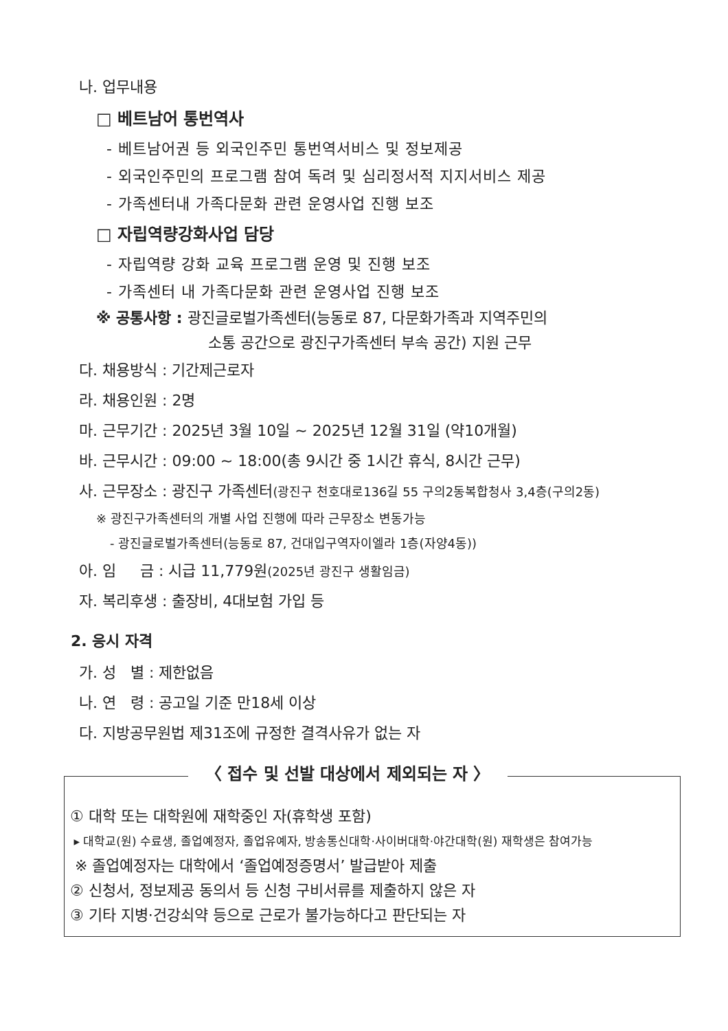나. 업무내용
□ 베트남어 통번역사
- 베트남어권 등 외국인주민 통번역서비스 및 정보제공
- 외국인주민의 프로그램 참여 독려 및 심리정서적 지지서비스 제공
- 가족센터내 가족다문화 관련 운영사업 진행 보조
□ 자립역량강화사업 담당
- 자립역량 강화 교육 프로그램 운영 및 진행 보조
- 가족센터 내 가족다문화 관련 운영사업 진행 보조
※ 공통사항 : 광진글로벌가족센터(능동로 87, 다문화가족과 지역주민의
소통 공간으로 광진구가족센터 부속 공간) 지원 근무
다. 채용방식 : 기간제근로자
라. 채용인원 : 2명
마. 근무기간 : 2025년 3월 10일 ~ 2025년 12월 31일 (약10개월)
바. 근무시간 : 09:00 ~ 18:00(총 9시간 중 1시간 휴식, 8시간 근무)
사. 근무장소 : 광진구 가족센터(광진구 천호대로136길 55 구의2동복합청사 3,4층(구의2동)
※ 광진구가족센터의 개별 사업 진행에 따라 근무장소 변동가능
- 광진글로벌가족센터(능동로 87, 건대입구역자이엘라 1층(자양4동))
아. 임 금 : 시급 11,779원(2025년 광진구 생활임금)
자. 복리후생 : 출장비, 4대보험 가입 등
2. 응시 자격
가. 성 별 : 제한없음
나. 연 령 : 공고일 기준 만18세 이상
다. 지방공무원법 제31조에 규정한 결격사유가 없는 자
〈 접수 및 선발 대상에서 제외되는 자 〉
① 대학 또는 대학원에 재학중인 자(휴학생 포함)
▸ 대학교(원) 수료생, 졸업예정자, 졸업유예자, 방송통신대학·사이버대학·야간대학(원) 재학생은 참여가능
※ 졸업예정자는 대학에서 ‘졸업예정증명서’ 발급받아 제출
② 신청서, 정보제공 동의서 등 신청 구비서류를 제출하지 않은 자
③ 기타 지병·건강쇠약 등으로 근로가 불가능하다고 판단되는 자